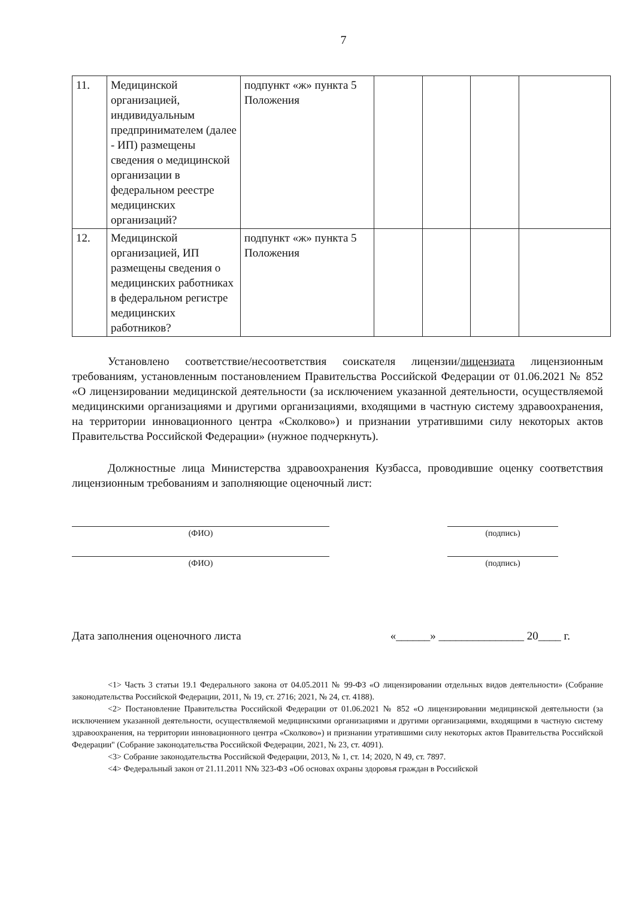7
| 11. | Медицинской организацией, индивидуальным предпринимателем (далее - ИП) размещены сведения о медицинской организации в федеральном реестре медицинских организаций? | подпункт «ж» пункта 5 Положения | | | | |
| 12. | Медицинской организацией, ИП размещены сведения о медицинских работниках в федеральном регистре медицинских работников? | подпункт «ж» пункта 5 Положения | | | | |
Установлено соответствие/несоответствия соискателя лицензии/лицензиата лицензионным требованиям, установленным постановлением Правительства Российской Федерации от 01.06.2021 № 852 «О лицензировании медицинской деятельности (за исключением указанной деятельности, осуществляемой медицинскими организациями и другими организациями, входящими в частную систему здравоохранения, на территории инновационного центра «Сколково») и признании утратившими силу некоторых актов Правительства Российской Федерации» (нужное подчеркнуть).
Должностные лица Министерства здравоохранения Кузбасса, проводившие оценку соответствия лицензионным требованиям и заполняющие оценочный лист:
(ФИО) (подпись)
(ФИО) (подпись)
Дата заполнения оценочного листа «______» _______________ 20____ г.
<1> Часть 3 статьи 19.1 Федерального закона от 04.05.2011 № 99-ФЗ «О лицензировании отдельных видов деятельности» (Собрание законодательства Российской Федерации, 2011, № 19, ст. 2716; 2021, № 24, ст. 4188).
<2> Постановление Правительства Российской Федерации от 01.06.2021 № 852 «О лицензировании медицинской деятельности (за исключением указанной деятельности, осуществляемой медицинскими организациями и другими организациями, входящими в частную систему здравоохранения, на территории инновационного центра «Сколково») и признании утратившими силу некоторых актов Правительства Российской Федерации" (Собрание законодательства Российской Федерации, 2021, № 23, ст. 4091).
<3> Собрание законодательства Российской Федерации, 2013, № 1, ст. 14; 2020, N 49, ст. 7897.
<4> Федеральный закон от 21.11.2011 N№ 323-ФЗ «Об основах охраны здоровья граждан в Российской